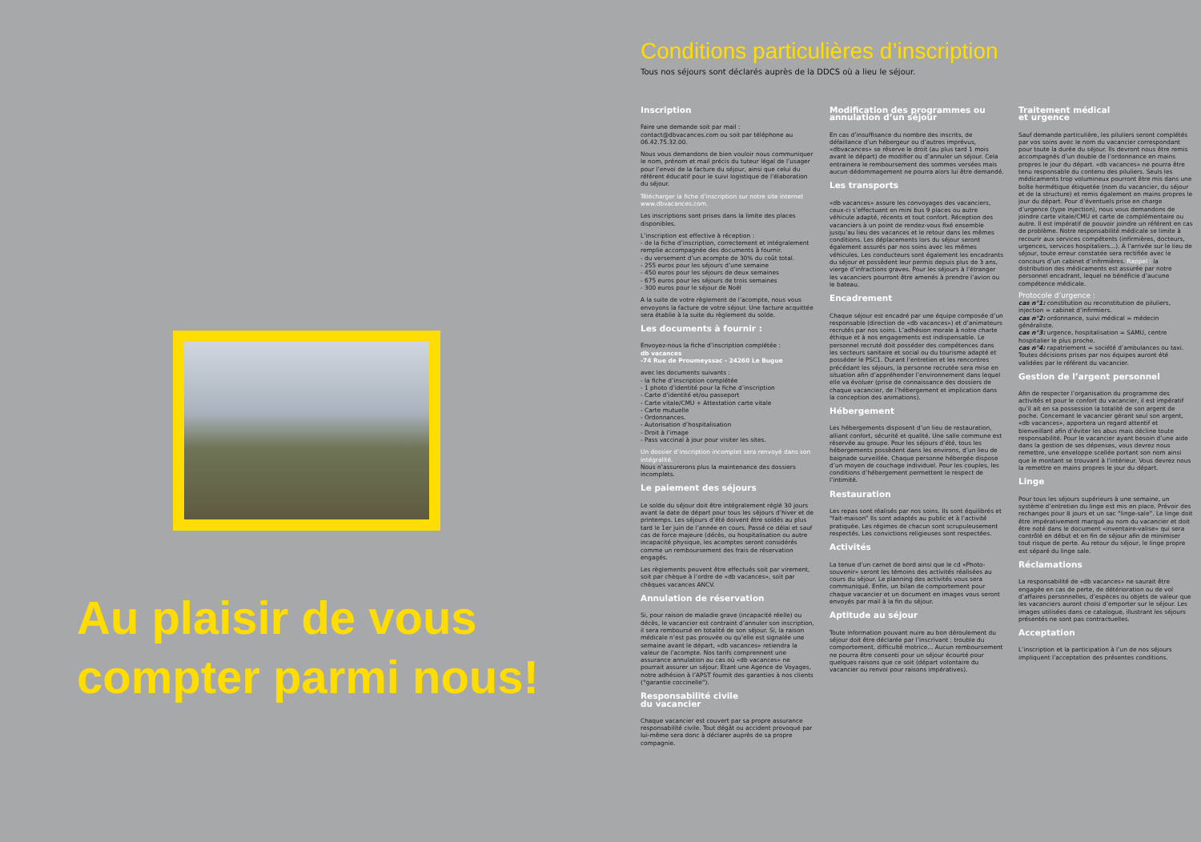Au plaisir de vous
compter parmi nous!
Conditions particulières d’inscription
Tous nos séjours sont déclarés auprès de la DDCS où a lieu le séjour.
Inscription
Faire une demande soit par mail : contact@dbvacances.com ou soit par téléphone au 06.42.75.32.00.
Nous vous demandons de bien vouloir nous communiquer le nom, prénom et mail précis du tuteur légal de l’usager pour l’envoi de la facture du séjour, ainsi que celui du référent éducatif pour le suivi logistique de l’élaboration du séjour.
Télécharger la fiche d’inscription sur notre site internet www.dbvacances.com.
Les inscriptions sont prises dans la limite des places disponibles.
L’inscription est effective à réception :
- de la fiche d’inscription, correctement et intégralement remplie accompagnée des documents à fournir.
- du versement d’un acompte de 30% du coût total.
- 255 euros pour les séjours d’une semaine
- 450 euros pour les séjours de deux semaines
- 675 euros pour les séjours de trois semaines
- 300 euros pour le séjour de Noël
A la suite de votre règlement de l’acompte, nous vous envoyons la facture de votre séjour. Une facture acquittée sera établie à la suite du règlement du solde.
Les documents à fournir :
Envoyez-nous la fiche d’inscription complétée :
db vacances
-74 Rue de Proumeyssac - 24260 Le Bugue
avec les documents suivants :
- la fiche d’inscription complétée
- 1 photo d’identité pour la fiche d’inscription
- Carte d’identité et/ou passeport
- Carte vitale/CMU + Attestation carte vitale
- Carte mutuelle
- Ordonnances.
- Autorisation d’hospitalisation
- Droit à l’image
- Pass vaccinal à jour pour visiter les sites.
Un dossier d’inscription incomplet sera renvoyé dans son intégralité.
Nous n’assurerons plus la maintenance des dossiers incomplets.
Le paiement des séjours
Le solde du séjour doit être intégralement réglé 30 jours avant la date de départ pour tous les séjours d’hiver et de printemps. Les séjours d’été doivent être soldés au plus tard le 1er juin de l’année en cours. Passé ce délai et sauf cas de force majeure (décès, ou hospitalisation ou autre incapacité physique, les acomptes seront considérés comme un remboursement des frais de réservation engagés.
Les règlements peuvent être effectués soit par virement, soit par chèque à l’ordre de «db vacances», soit par chèques vacances ANCV.
Annulation de réservation
Si, pour raison de maladie grave (incapacité réelle) ou décès, le vacancier est contraint d’annuler son inscription, il sera remboursé en totalité de son séjour. Si, la raison médicale n’est pas prouvée ou qu’elle est signalée une semaine avant le départ, «db vacances» retiendra la valeur de l’acompte. Nos tarifs comprennent une assurance annulation au cas où «db vacances» ne pourrait assurer un séjour. Etant une Agence de Voyages, notre adhésion à l’APST fournit des garanties à nos clients (“garantie coccinelle”).
Responsabilité civile
du vacancier
Chaque vacancier est couvert par sa propre assurance responsabilité civile. Tout dégât ou accident provoqué par lui-même sera donc à déclarer auprès de sa propre compagnie.
Modification des programmes ou annulation d’un séjour
En cas d’insuffisance du nombre des inscrits, de défaillance d’un hébergeur ou d’autres imprévus, «dbvacances» se réserve le droit (au plus tard 1 mois avant le départ) de modifier ou d’annuler un séjour. Cela entrainera le remboursement des sommes versées mais aucun dédommagement ne pourra alors lui être demandé.
Les transports
«db vacances» assure les convoyages des vacanciers, ceux-ci s’effectuant en mini bus 9 places ou autre véhicule adapté, récents et tout confort. Réception des vacanciers à un point de rendez-vous fixé ensemble jusqu’au lieu des vacances et le retour dans les mêmes conditions. Les déplacements lors du séjour seront également assurés par nos soins avec les mêmes véhicules. Les conducteurs sont également les encadrants du séjour et possèdent leur permis depuis plus de 3 ans, vierge d’infractions graves. Pour les séjours à l’étranger les vacanciers pourront être amenés à prendre l’avion ou le bateau.
Encadrement
Chaque séjour est encadré par une équipe composée d’un responsable (direction de «db vacances») et d’animateurs recrutés par nos soins. L’adhésion morale à notre charte éthique et à nos engagements est indispensable. Le personnel recruté doit posséder des compétences dans les secteurs sanitaire et social ou du tourisme adapté et posséder le PSC1. Durant l’entretien et les rencontres précédant les séjours, la personne recrutée sera mise en situation afin d’appréhender l’environnement dans lequel elle va évoluer (prise de connaissance des dossiers de chaque vacancier, de l’hébergement et implication dans la conception des animations).
Hébergement
Les hébergements disposent d’un lieu de restauration, alliant confort, sécurité et qualité. Une salle commune est réservée au groupe. Pour les séjours d’été, tous les hébergements possèdent dans les environs, d’un lieu de baignade surveillée. Chaque personne hébergée dispose d’un moyen de couchage individuel. Pour les couples, les conditions d’hébergement permettent le respect de l’intimité.
Restauration
Les repas sont réalisés par nos soins. Ils sont équilibrés et “fait-maison” Ils sont adaptés au public et à l’activité pratiquée. Les régimes de chacun sont scrupuleusement respectés. Les convictions religieuses sont respectées.
Activités
La tenue d’un carnet de bord ainsi que le cd «Photo-souvenir» seront les témoins des activités réalisées au cours du séjour. Le planning des activités vous sera communiqué. Enfin, un bilan de comportement pour chaque vacancier et un document en images vous seront envoyés par mail à la fin du séjour.
Aptitude au séjour
Toute information pouvant nuire au bon déroulement du séjour doit être déclarée par l’inscrivant : trouble du comportement, difficulté motrice... Aucun remboursement ne pourra être consenti pour un séjour écourté pour quelques raisons que ce soit (départ volontaire du vacancier ou renvoi pour raisons impératives).
Traitement médical
et urgence
Sauf demande particulière, les piluliers seront complétés par vos soins avec le nom du vacancier correspondant pour toute la durée du séjour. Ils devront nous être remis accompagnés d’un double de l’ordonnance en mains propres le jour du départ. «db vacances» ne pourra être tenu responsable du contenu des piluliers. Seuls les médicaments trop volumineux pourront être mis dans une boîte hermétique étiquetée (nom du vacancier, du séjour et de la structure) et remis également en mains propres le jour du départ. Pour d’éventuels prise en charge d’urgence (type injection), nous vous demandons de joindre carte vitale/CMU et carte de complémentaire ou autre. Il est impératif de pouvoir joindre un référent en cas de problème. Notre responsabilité médicale se limite à recourir aux services compétents (infirmières, docteurs, urgences, services hospitaliers...). À l’arrivée sur le lieu de séjour, toute erreur constatée sera rectifiée avec le concours d’un cabinet d’infirmières. Rappel : la distribution des médicaments est assurée par notre personnel encadrant, lequel ne bénéficie d’aucune compétence médicale.
Protocole d’urgence :
cas n°1: constitution ou reconstitution de piluliers, injection = cabinet d’infirmiers.
cas n°2: ordonnance, suivi médical = médecin généraliste.
cas n°3: urgence, hospitalisation = SAMU, centre hospitalier le plus proche.
cas n°4: rapatriement = société d’ambulances ou taxi.
Toutes décisions prises par nos équipes auront été validées par le référent du vacancier.
Gestion de l’argent personnel
Afin de respecter l’organisation du programme des activités et pour le confort du vacancier, il est impératif qu’il ait en sa possession la totalité de son argent de poche. Concernant le vacancier gérant seul son argent, «db vacances», apportera un regard attentif et bienveillant afin d’éviter les abus mais décline toute responsabilité. Pour le vacancier ayant besoin d’une aide dans la gestion de ses dépenses, vous devrez nous remettre, une enveloppe scellée portant son nom ainsi que le montant se trouvant à l’intérieur. Vous devrez nous la remettre en mains propres le jour du départ.
Linge
Pour tous les séjours supérieurs à une semaine, un système d’entretien du linge est mis en place. Prévoir des rechanges pour 8 jours et un sac “linge-sale”. Le linge doit être impérativement marqué au nom du vacancier et doit être noté dans le document «inventaire-valise» qui sera contrôlé en début et en fin de séjour afin de minimiser tout risque de perte. Au retour du séjour, le linge propre est séparé du linge sale.
Réclamations
La responsabilité de «db vacances» ne saurait être engagée en cas de perte, de détérioration ou de vol d’affaires personnelles, d’espèces ou objets de valeur que les vacanciers auront choisi d’emporter sur le séjour. Les images utilisées dans ce catalogue, illustrant les séjours présentés ne sont pas contractuelles.
Acceptation
L’inscription et la participation à l’un de nos séjours impliquent l’acceptation des présentes conditions.